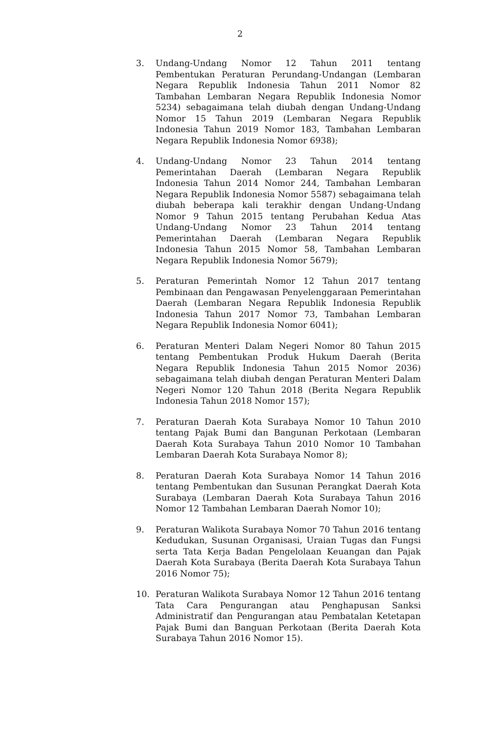2
3. Undang-Undang Nomor 12 Tahun 2011 tentang Pembentukan Peraturan Perundang-Undangan (Lembaran Negara Republik Indonesia Tahun 2011 Nomor 82 Tambahan Lembaran Negara Republik Indonesia Nomor 5234) sebagaimana telah diubah dengan Undang-Undang Nomor 15 Tahun 2019 (Lembaran Negara Republik Indonesia Tahun 2019 Nomor 183, Tambahan Lembaran Negara Republik Indonesia Nomor 6938);
4. Undang-Undang Nomor 23 Tahun 2014 tentang Pemerintahan Daerah (Lembaran Negara Republik Indonesia Tahun 2014 Nomor 244, Tambahan Lembaran Negara Republik Indonesia Nomor 5587) sebagaimana telah diubah beberapa kali terakhir dengan Undang-Undang Nomor 9 Tahun 2015 tentang Perubahan Kedua Atas Undang-Undang Nomor 23 Tahun 2014 tentang Pemerintahan Daerah (Lembaran Negara Republik Indonesia Tahun 2015 Nomor 58, Tambahan Lembaran Negara Republik Indonesia Nomor 5679);
5. Peraturan Pemerintah Nomor 12 Tahun 2017 tentang Pembinaan dan Pengawasan Penyelenggaraan Pemerintahan Daerah (Lembaran Negara Republik Indonesia Republik Indonesia Tahun 2017 Nomor 73, Tambahan Lembaran Negara Republik Indonesia Nomor 6041);
6. Peraturan Menteri Dalam Negeri Nomor 80 Tahun 2015 tentang Pembentukan Produk Hukum Daerah (Berita Negara Republik Indonesia Tahun 2015 Nomor 2036) sebagaimana telah diubah dengan Peraturan Menteri Dalam Negeri Nomor 120 Tahun 2018 (Berita Negara Republik Indonesia Tahun 2018 Nomor 157);
7. Peraturan Daerah Kota Surabaya Nomor 10 Tahun 2010 tentang Pajak Bumi dan Bangunan Perkotaan (Lembaran Daerah Kota Surabaya Tahun 2010 Nomor 10 Tambahan Lembaran Daerah Kota Surabaya Nomor 8);
8. Peraturan Daerah Kota Surabaya Nomor 14 Tahun 2016 tentang Pembentukan dan Susunan Perangkat Daerah Kota Surabaya (Lembaran Daerah Kota Surabaya Tahun 2016 Nomor 12 Tambahan Lembaran Daerah Nomor 10);
9. Peraturan Walikota Surabaya Nomor 70 Tahun 2016 tentang Kedudukan, Susunan Organisasi, Uraian Tugas dan Fungsi serta Tata Kerja Badan Pengelolaan Keuangan dan Pajak Daerah Kota Surabaya (Berita Daerah Kota Surabaya Tahun 2016 Nomor 75);
10. Peraturan Walikota Surabaya Nomor 12 Tahun 2016 tentang Tata Cara Pengurangan atau Penghapusan Sanksi Administratif dan Pengurangan atau Pembatalan Ketetapan Pajak Bumi dan Banguan Perkotaan (Berita Daerah Kota Surabaya Tahun 2016 Nomor 15).